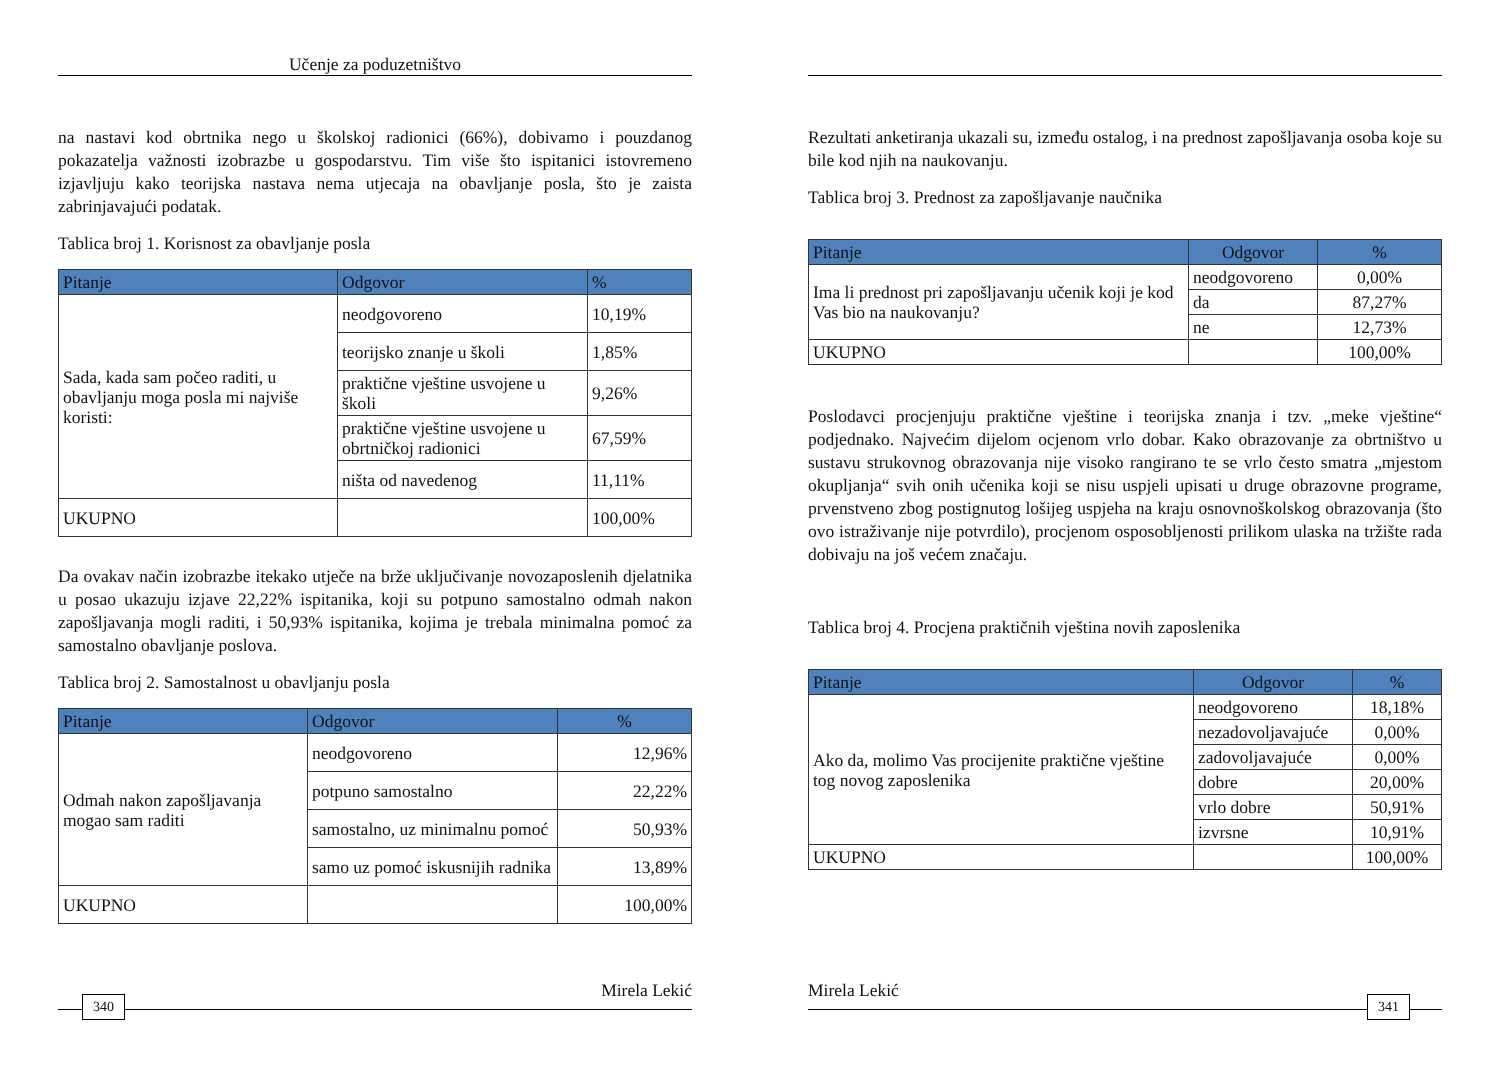Učenje za poduzetništvo
na nastavi kod obrtnika nego u školskoj radionici (66%), dobivamo i pouzdanog pokazatelja važnosti izobrazbe u gospodarstvu. Tim više što ispitanici istovremeno izjavljuju kako teorijska nastava nema utjecaja na obavljanje posla, što je zaista zabrinjavajući podatak.
Tablica broj 1. Korisnost za obavljanje posla
| Pitanje | Odgovor | % |
| --- | --- | --- |
| Sada, kada sam počeo raditi, u obavljanju moga posla mi najviše koristi: | neodgovoreno | 10,19% |
| | teorijsko znanje u školi | 1,85% |
| | praktične vještine usvojene u školi | 9,26% |
| | praktične vještine usvojene u obrtničkoj radionici | 67,59% |
| | ništa od navedenog | 11,11% |
| UKUPNO | | 100,00% |
Da ovakav način izobrazbe itekako utječe na brže uključivanje novozaposlenih djelatnika u posao ukazuju izjave 22,22% ispitanika, koji su potpuno samostalno odmah nakon zapošljavanja mogli raditi, i 50,93% ispitanika, kojima je trebala minimalna pomoć za samostalno obavljanje poslova.
Tablica broj 2. Samostalnost u obavljanju posla
| Pitanje | Odgovor | % |
| --- | --- | --- |
| Odmah nakon zapošljavanja mogao sam raditi | neodgovoreno | 12,96% |
| | potpuno samostalno | 22,22% |
| | samostalno, uz minimalnu pomoć | 50,93% |
| | samo uz pomoć iskusnijih radnika | 13,89% |
| UKUPNO | | 100,00% |
Mirela Lekić
340
Rezultati anketiranja ukazali su, između ostalog, i na prednost zapošljavanja osoba koje su bile kod njih na naukovanju.
Tablica broj 3. Prednost za zapošljavanje naučnika
| Pitanje | Odgovor | % |
| --- | --- | --- |
| Ima li prednost pri zapošljavanju učenik koji je kod Vas bio na naukovanju? | neodgovoreno | 0,00% |
| | da | 87,27% |
| | ne | 12,73% |
| UKUPNO | | 100,00% |
Poslodavci procjenjuju praktične vještine i teorijska znanja i tzv. „meke vještine“ podjednako. Najvećim dijelom ocjenom vrlo dobar. Kako obrazovanje za obrtništvo u sustavu strukovnog obrazovanja nije visoko rangirano te se vrlo često smatra „mjestom okupljanja“ svih onih učenika koji se nisu uspjeli upisati u druge obrazovne programe, prvenstveno zbog postignutog lošijeg uspjeha na kraju osnovnoškolskog obrazovanja (što ovo istraživanje nije potvrdilo), procjenom osposobljenosti prilikom ulaska na tržište rada dobivaju na još većem značaju.
Tablica broj 4. Procjena praktičnih vještina novih zaposlenika
| Pitanje | Odgovor | % |
| --- | --- | --- |
| Ako da, molimo Vas procijenite praktične vještine tog novog zaposlenika | neodgovoreno | 18,18% |
| | nezadovoljavajuće | 0,00% |
| | zadovoljavajuće | 0,00% |
| | dobre | 20,00% |
| | vrlo dobre | 50,91% |
| | izvrsne | 10,91% |
| UKUPNO | | 100,00% |
Mirela Lekić
341